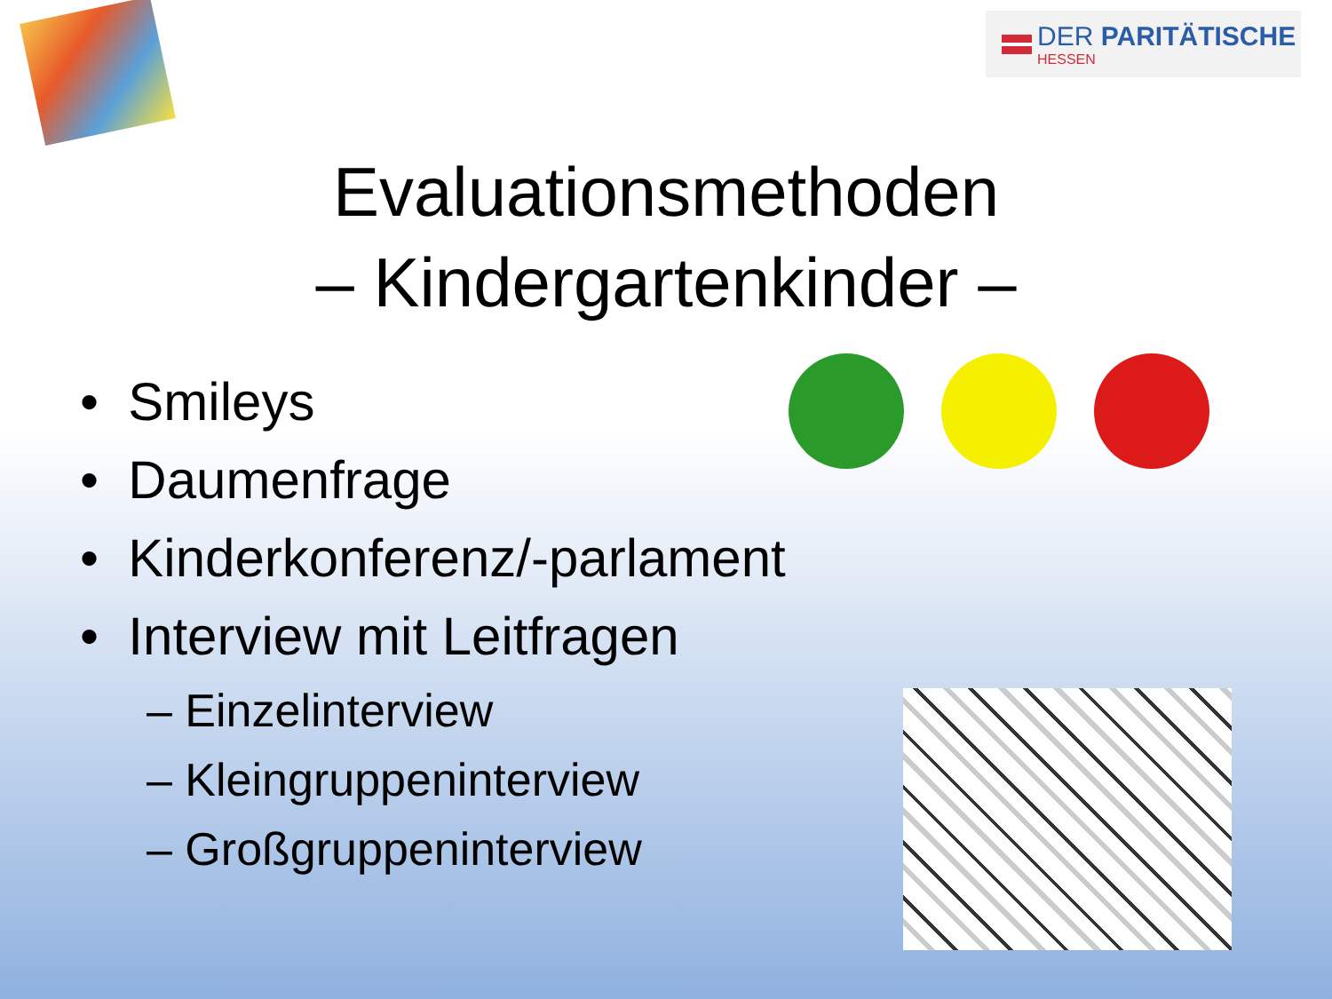DER PARITÄTISCHE
HESSEN
Evaluationsmethoden
– Kindergartenkinder –
• Smileys
• Daumenfrage
• Kinderkonferenz/-parlament
• Interview mit Leitfragen
– Einzelinterview
– Kleingruppeninterview
– Großgruppeninterview